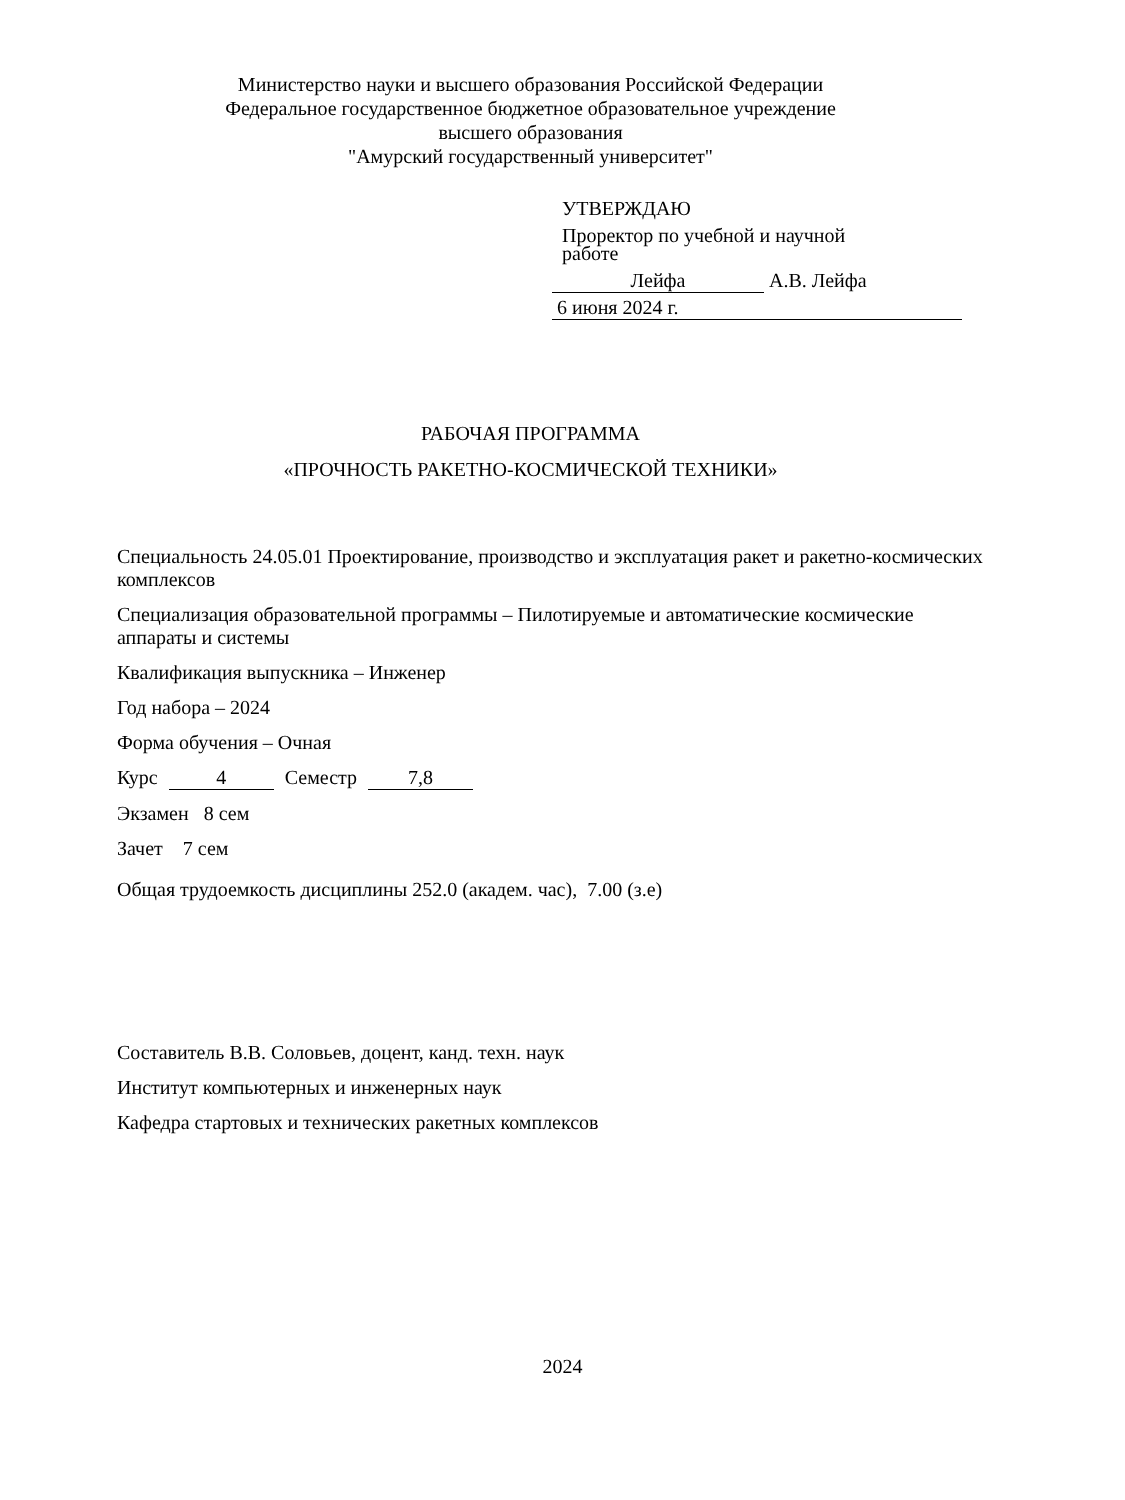Министерство науки и высшего образования Российской Федерации
Федеральное государственное бюджетное образовательное учреждение
высшего образования
"Амурский государственный университет"
УТВЕРЖДАЮ
Проректор по учебной и научной
работе
Лейфа А.В. Лейфа
6 июня 2024 г.
РАБОЧАЯ ПРОГРАММА
«ПРОЧНОСТЬ РАКЕТНО-КОСМИЧЕСКОЙ ТЕХНИКИ»
Специальность 24.05.01 Проектирование, производство и эксплуатация ракет и ракетно-космических комплексов
Специализация образовательной программы – Пилотируемые и автоматические космические аппараты и системы
Квалификация выпускника – Инженер
Год набора – 2024
Форма обучения – Очная
Курс 4 Семестр 7,8
Экзамен 8 сем
Зачет 7 сем
Общая трудоемкость дисциплины 252.0 (академ. час), 7.00 (з.е)
Составитель В.В. Соловьев, доцент, канд. техн. наук
Институт компьютерных и инженерных наук
Кафедра стартовых и технических ракетных комплексов
2024